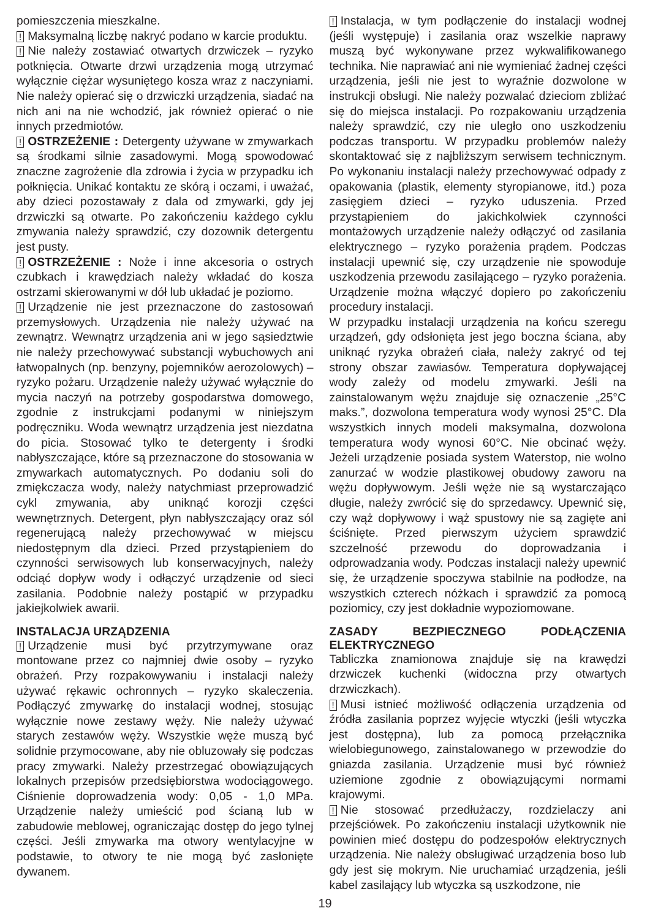pomieszczenia mieszkalne.
! Maksymalną liczbę nakryć podano w karcie produktu.
! Nie należy zostawiać otwartych drzwiczek – ryzyko potknięcia. Otwarte drzwi urządzenia mogą utrzymać wyłącznie ciężar wysuniętego kosza wraz z naczyniami. Nie należy opierać się o drzwiczki urządzenia, siadać na nich ani na nie wchodzić, jak również opierać o nie innych przedmiotów.
! OSTRZEŻENIE : Detergenty używane w zmywarkach są środkami silnie zasadowymi. Mogą spowodować znaczne zagrożenie dla zdrowia i życia w przypadku ich połknięcia. Unikać kontaktu ze skórą i oczami, i uważać, aby dzieci pozostawały z dala od zmywarki, gdy jej drzwiczki są otwarte. Po zakończeniu każdego cyklu zmywania należy sprawdzić, czy dozownik detergentu jest pusty.
! OSTRZEŻENIE : Noże i inne akcesoria o ostrych czubkach i krawędziach należy wkładać do kosza ostrzami skierowanymi w dół lub układać je poziomo.
! Urządzenie nie jest przeznaczone do zastosowań przemysłowych. Urządzenia nie należy używać na zewnątrz. Wewnątrz urządzenia ani w jego sąsiedztwie nie należy przechowywać substancji wybuchowych ani łatwopalnych (np. benzyny, pojemników aerozolowych) – ryzyko pożaru. Urządzenie należy używać wyłącznie do mycia naczyń na potrzeby gospodarstwa domowego, zgodnie z instrukcjami podanymi w niniejszym podręczniku. Woda wewnątrz urządzenia jest niezdatna do picia. Stosować tylko te detergenty i środki nabłyszczające, które są przeznaczone do stosowania w zmywarkach automatycznych. Po dodaniu soli do zmiękczacza wody, należy natychmiast przeprowadzić cykl zmywania, aby uniknąć korozji części wewnętrznych. Detergent, płyn nabłyszczający oraz sól regenerującą należy przechowywać w miejscu niedostępnym dla dzieci. Przed przystąpieniem do czynności serwisowych lub konserwacyjnych, należy odciąć dopływ wody i odłączyć urządzenie od sieci zasilania. Podobnie należy postąpić w przypadku jakiejkolwiek awarii.
INSTALACJA URZĄDZENIA
! Urządzenie musi być przytrzymywane oraz montowane przez co najmniej dwie osoby – ryzyko obrażeń. Przy rozpakowywaniu i instalacji należy używać rękawic ochronnych – ryzyko skaleczenia. Podłączyć zmywarkę do instalacji wodnej, stosując wyłącznie nowe zestawy węży. Nie należy używać starych zestawów węży. Wszystkie węże muszą być solidnie przymocowane, aby nie obluzowały się podczas pracy zmywarki. Należy przestrzegać obowiązujących lokalnych przepisów przedsiębiorstwa wodociągowego. Ciśnienie doprowadzenia wody: 0,05 - 1,0 MPa. Urządzenie należy umieścić pod ścianą lub w zabudowie meblowej, ograniczając dostęp do jego tylnej części. Jeśli zmywarka ma otwory wentylacyjne w podstawie, to otwory te nie mogą być zasłonięte dywanem.
! Instalacja, w tym podłączenie do instalacji wodnej (jeśli występuje) i zasilania oraz wszelkie naprawy muszą być wykonywane przez wykwalifikowanego technika. Nie naprawiać ani nie wymieniać żadnej części urządzenia, jeśli nie jest to wyraźnie dozwolone w instrukcji obsługi. Nie należy pozwalać dzieciom zbliżać się do miejsca instalacji. Po rozpakowaniu urządzenia należy sprawdzić, czy nie uległo ono uszkodzeniu podczas transportu. W przypadku problemów należy skontaktować się z najbliższym serwisem technicznym. Po wykonaniu instalacji należy przechowywać odpady z opakowania (plastik, elementy styropianowe, itd.) poza zasięgiem dzieci – ryzyko uduszenia. Przed przystąpieniem do jakichkolwiek czynności montażowych urządzenie należy odłączyć od zasilania elektrycznego – ryzyko porażenia prądem. Podczas instalacji upewnić się, czy urządzenie nie spowoduje uszkodzenia przewodu zasilającego – ryzyko porażenia. Urządzenie można włączyć dopiero po zakończeniu procedury instalacji.
W przypadku instalacji urządzenia na końcu szeregu urządzeń, gdy odsłonięta jest jego boczna ściana, aby uniknąć ryzyka obrażeń ciała, należy zakryć od tej strony obszar zawiasów. Temperatura dopływającej wody zależy od modelu zmywarki. Jeśli na zainstalowanym wężu znajduje się oznaczenie „25°C maks.”, dozwolona temperatura wody wynosi 25°C. Dla wszystkich innych modeli maksymalna, dozwolona temperatura wody wynosi 60°C. Nie obcinać węży. Jeżeli urządzenie posiada system Waterstop, nie wolno zanurzać w wodzie plastikowej obudowy zaworu na wężu dopływowym. Jeśli węże nie są wystarczająco długie, należy zwrócić się do sprzedawcy. Upewnić się, czy wąż dopływowy i wąż spustowy nie są zagięte ani ściśnięte. Przed pierwszym użyciem sprawdzić szczelność przewodu do doprowadzania i odprowadzania wody. Podczas instalacji należy upewnić się, że urządzenie spoczywa stabilnie na podłodze, na wszystkich czterech nóżkach i sprawdzić za pomocą poziomicy, czy jest dokładnie wypoziomowane.
ZASADY BEZPIECZNEGO PODŁĄCZENIA ELEKTRYCZNEGO
Tabliczka znamionowa znajduje się na krawędzi drzwiczek kuchenki (widoczna przy otwartych drzwiczkach).
! Musi istnieć możliwość odłączenia urządzenia od źródła zasilania poprzez wyjęcie wtyczki (jeśli wtyczka jest dostępna), lub za pomocą przełącznika wielobiegunowego, zainstalowanego w przewodzie do gniazda zasilania. Urządzenie musi być również uziemione zgodnie z obowiązującymi normami krajowymi.
! Nie stosować przedłużaczy, rozdzielaczy ani przejściówek. Po zakończeniu instalacji użytkownik nie powinien mieć dostępu do podzespołów elektrycznych urządzenia. Nie należy obsługiwać urządzenia boso lub gdy jest się mokrym. Nie uruchamiać urządzenia, jeśli kabel zasilający lub wtyczka są uszkodzone, nie
19